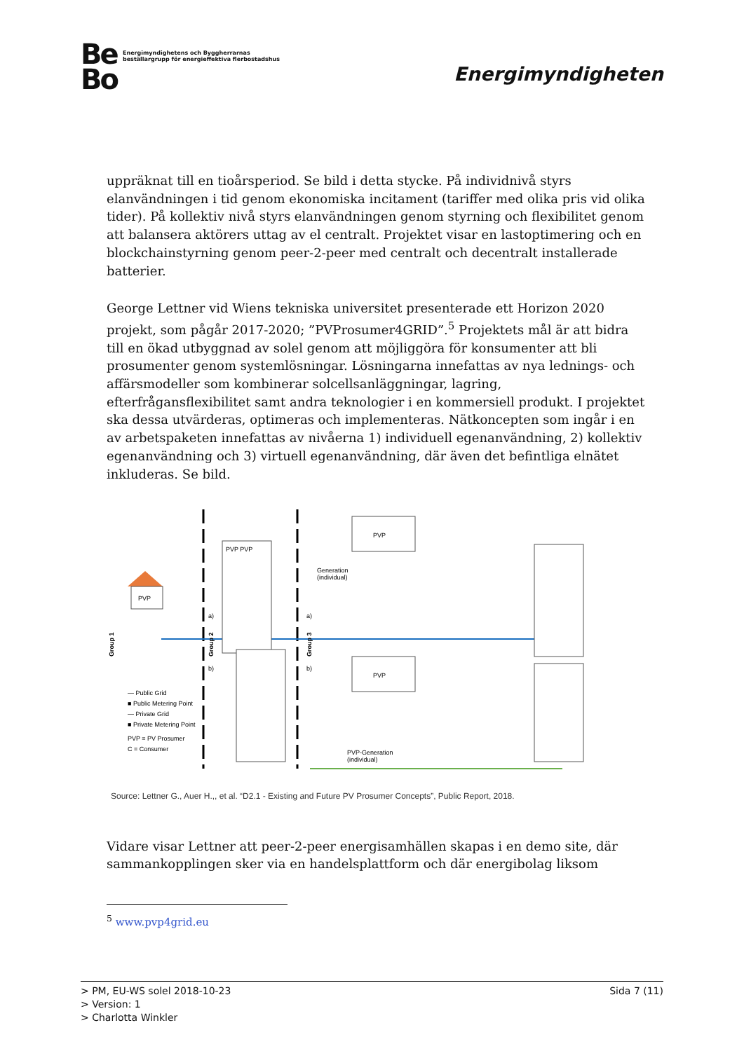Be
Bo Energimyndighetens och Byggherrarnas
beställargrupp för energieffektiva flerbostadshus
Energimyndigheten
uppräknat till en tioårsperiod. Se bild i detta stycke. På individnivå styrs elanvändningen i tid genom ekonomiska incitament (tariffer med olika pris vid olika tider). På kollektiv nivå styrs elanvändningen genom styrning och flexibilitet genom att balansera aktörers uttag av el centralt. Projektet visar en lastoptimering och en blockchainstyrning genom peer-2-peer med centralt och decentralt installerade batterier.
George Lettner vid Wiens tekniska universitet presenterade ett Horizon 2020 projekt, som pågår 2017-2020; ”PVProsumer4GRID”.<sup>5</sup> Projektets mål är att bidra till en ökad utbyggnad av solel genom att möjliggöra för konsumenter att bli prosumenter genom systemlösningar. Lösningarna innefattas av nya lednings- och affärsmodeller som kombinerar solcellsanläggningar, lagring, efterfrågansflexibilitet samt andra teknologier i en kommersiell produkt. I projektet ska dessa utvärderas, optimeras och implementeras. Nätkoncepten som ingår i en av arbetspaketen innefattas av nivåerna 1) individuell egenanvändning, 2) kollektiv egenanvändning och 3) virtuell egenanvändning, där även det befintliga elnätet inkluderas. Se bild.
PVP
PVP PVP
PVP
PVP
Generation
(individual)
PVP-Generation
(individual)
a)
b)
a)
b)
Group 1
Group 2
Group 3
— Public Grid
■ Public Metering Point
— Private Grid
■ Private Metering Point
PVP = PV Prosumer
C = Consumer
Source: Lettner G., Auer H.,, et al. “D2.1 - Existing and Future PV Prosumer Concepts”, Public Report, 2018.
Vidare visar Lettner att peer-2-peer energisamhällen skapas i en demo site, där sammankopplingen sker via en handelsplattform och där energibolag liksom
<sup>5</sup> www.pvp4grid.eu
> PM, EU-WS solel 2018-10-23 Sida 7 (11)
> Version: 1
> Charlotta Winkler